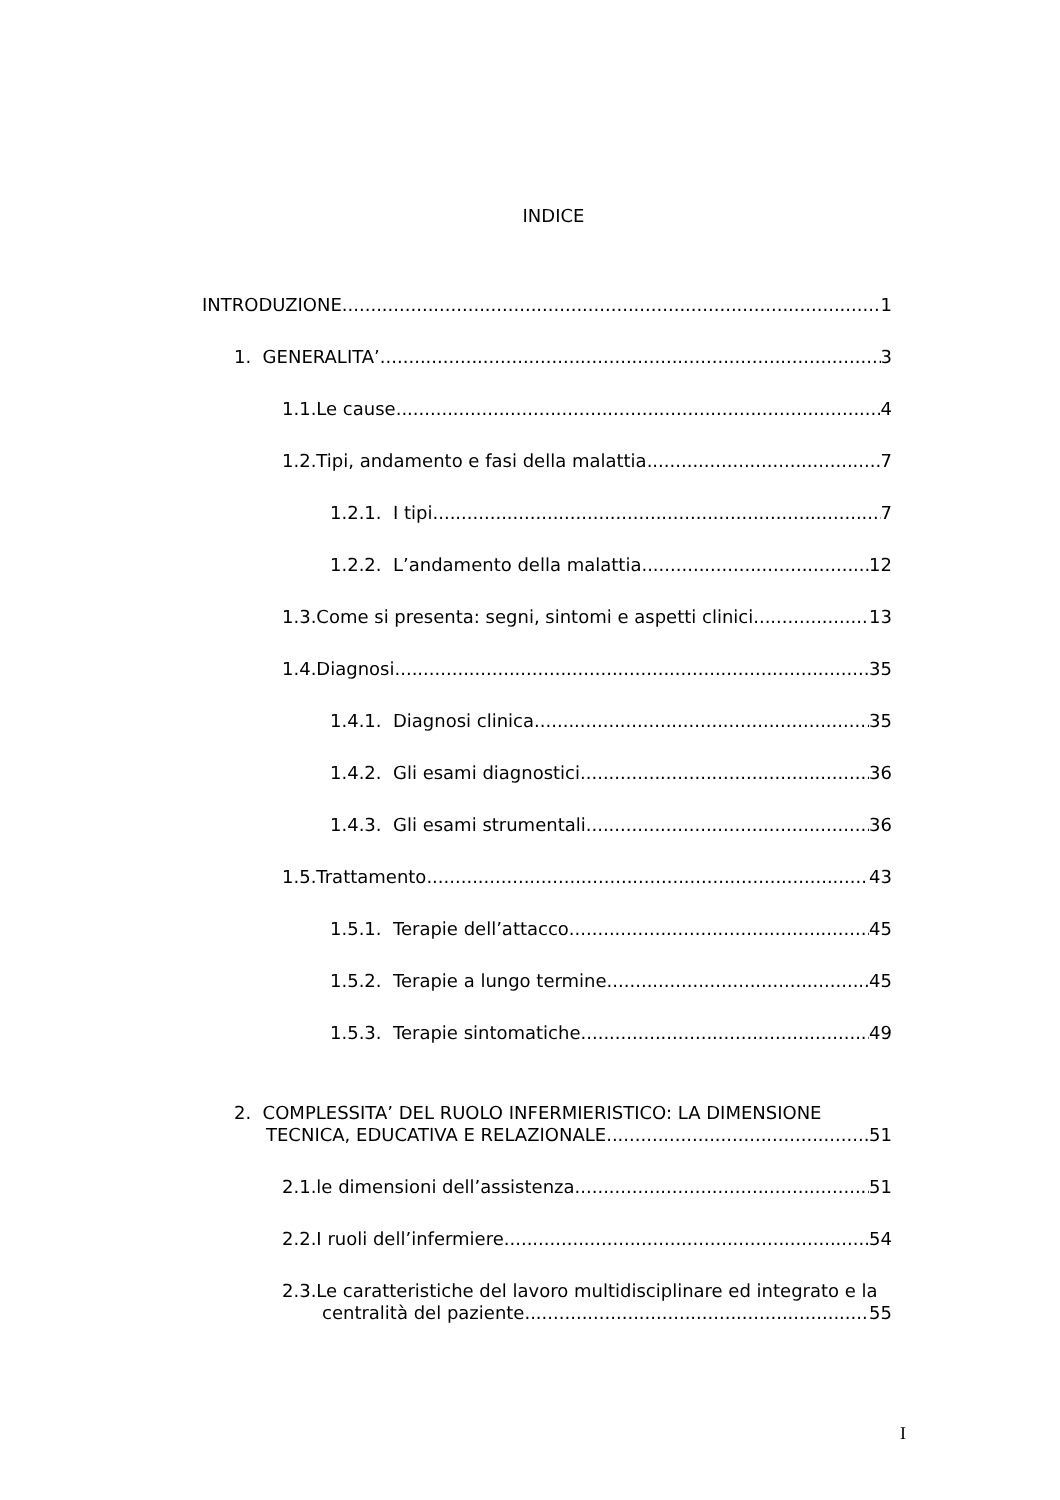INDICE
INTRODUZIONE 1
1. GENERALITA’ 3
1.1.Le cause 4
1.2.Tipi, andamento e fasi della malattia 7
1.2.1. I tipi 7
1.2.2. L’andamento della malattia 12
1.3.Come si presenta: segni, sintomi e aspetti clinici 13
1.4.Diagnosi 35
1.4.1. Diagnosi clinica 35
1.4.2. Gli esami diagnostici 36
1.4.3. Gli esami strumentali 36
1.5.Trattamento 43
1.5.1. Terapie dell’attacco 45
1.5.2. Terapie a lungo termine 45
1.5.3. Terapie sintomatiche 49
2. COMPLESSITA’ DEL RUOLO INFERMIERISTICO: LA DIMENSIONE
TECNICA, EDUCATIVA E RELAZIONALE 51
2.1.le dimensioni dell’assistenza 51
2.2.I ruoli dell’infermiere 54
2.3.Le caratteristiche del lavoro multidisciplinare ed integrato e la
centralità del paziente 55
I